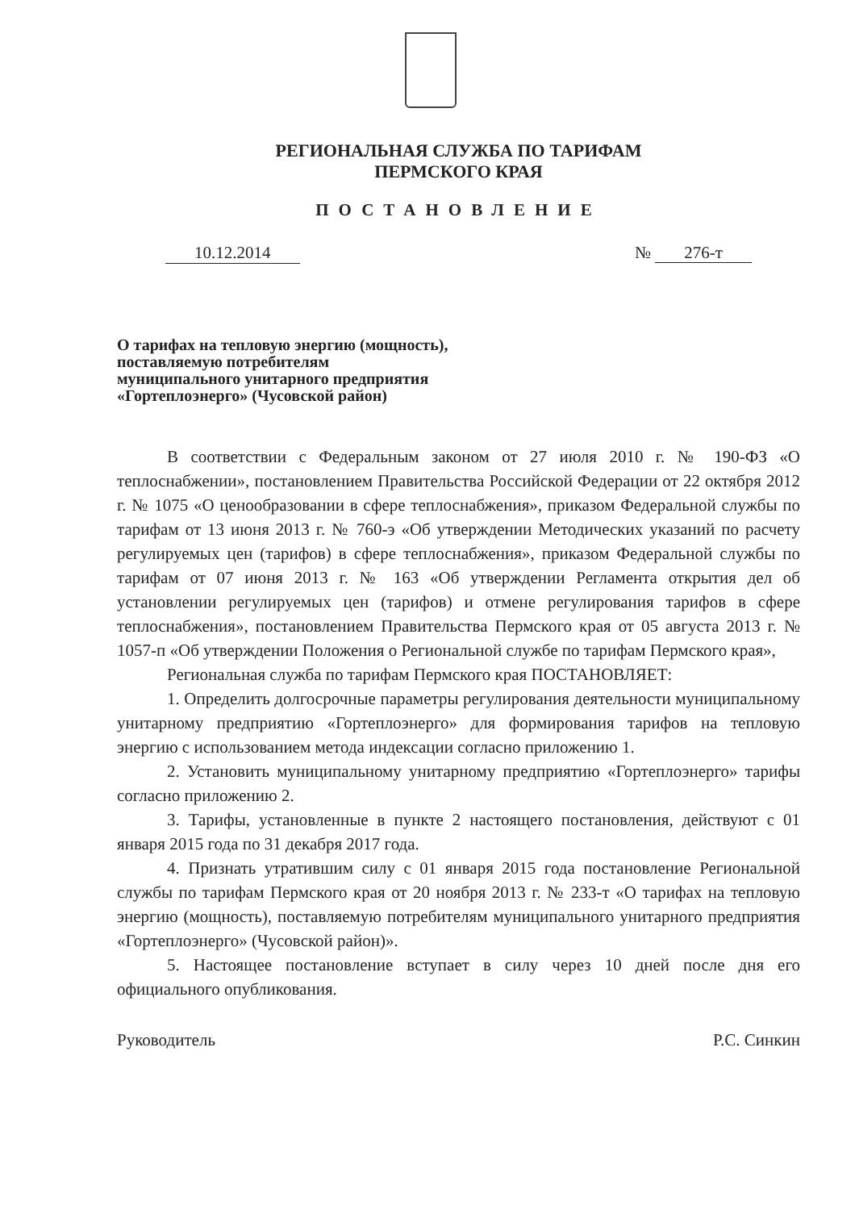РЕГИОНАЛЬНАЯ СЛУЖБА ПО ТАРИФАМ
ПЕРМСКОГО КРАЯ
ПОСТАНОВЛЕНИЕ
10.12.2014 № 276-т
О тарифах на тепловую энергию (мощность), поставляемую потребителям муниципального унитарного предприятия «Гортеплоэнерго» (Чусовской район)
В соответствии с Федеральным законом от 27 июля 2010 г. № 190-ФЗ «О теплоснабжении», постановлением Правительства Российской Федерации от 22 октября 2012 г. № 1075 «О ценообразовании в сфере теплоснабжения», приказом Федеральной службы по тарифам от 13 июня 2013 г. № 760-э «Об утверждении Методических указаний по расчету регулируемых цен (тарифов) в сфере теплоснабжения», приказом Федеральной службы по тарифам от 07 июня 2013 г. № 163 «Об утверждении Регламента открытия дел об установлении регулируемых цен (тарифов) и отмене регулирования тарифов в сфере теплоснабжения», постановлением Правительства Пермского края от 05 августа 2013 г. № 1057-п «Об утверждении Положения о Региональной службе по тарифам Пермского края»,
Региональная служба по тарифам Пермского края ПОСТАНОВЛЯЕТ:
1. Определить долгосрочные параметры регулирования деятельности муниципальному унитарному предприятию «Гортеплоэнерго» для формирования тарифов на тепловую энергию с использованием метода индексации согласно приложению 1.
2. Установить муниципальному унитарному предприятию «Гортеплоэнерго» тарифы согласно приложению 2.
3. Тарифы, установленные в пункте 2 настоящего постановления, действуют с 01 января 2015 года по 31 декабря 2017 года.
4. Признать утратившим силу с 01 января 2015 года постановление Региональной службы по тарифам Пермского края от 20 ноября 2013 г. № 233-т «О тарифах на тепловую энергию (мощность), поставляемую потребителям муниципального унитарного предприятия «Гортеплоэнерго» (Чусовской район)».
5. Настоящее постановление вступает в силу через 10 дней после дня его официального опубликования.
Руководитель Р.С. Синкин